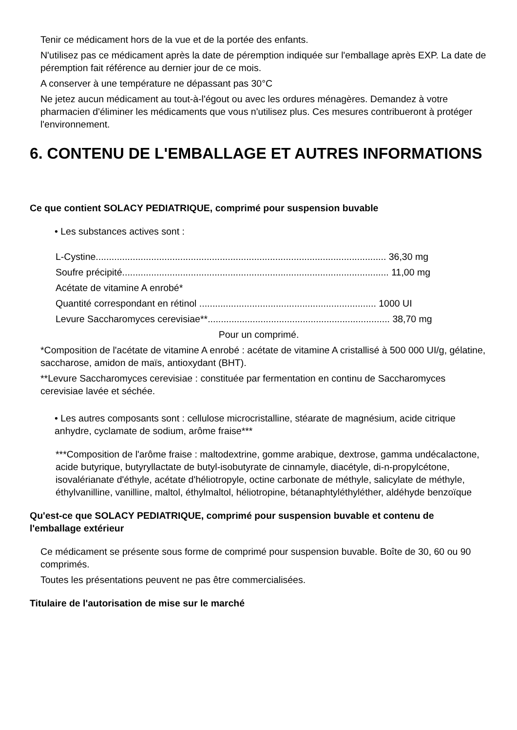Tenir ce médicament hors de la vue et de la portée des enfants.
N'utilisez pas ce médicament après la date de péremption indiquée sur l'emballage après EXP. La date de péremption fait référence au dernier jour de ce mois.
A conserver à une température ne dépassant pas 30°C
Ne jetez aucun médicament au tout-à-l'égout ou avec les ordures ménagères. Demandez à votre pharmacien d'éliminer les médicaments que vous n'utilisez plus. Ces mesures contribueront à protéger l'environnement.
6. CONTENU DE L'EMBALLAGE ET AUTRES INFORMATIONS
Ce que contient SOLACY PEDIATRIQUE, comprimé pour suspension buvable
• Les substances actives sont :
L-Cystine.............................................................................................................. 36,30 mg
Soufre précipité..................................................................................................... 11,00 mg
Acétate de vitamine A enrobé*
Quantité correspondant en rétinol ................................................................... 1000 UI
Levure Saccharomyces cerevisiae**..................................................................... 38,70 mg
Pour un comprimé.
*Composition de l'acétate de vitamine A enrobé : acétate de vitamine A cristallisé à 500 000 UI/g, gélatine, saccharose, amidon de maïs, antioxydant (BHT).
**Levure Saccharomyces cerevisiae : constituée par fermentation en continu de Saccharomyces cerevisiae lavée et séchée.
• Les autres composants sont : cellulose microcristalline, stéarate de magnésium, acide citrique anhydre, cyclamate de sodium, arôme fraise***
***Composition de l'arôme fraise : maltodextrine, gomme arabique, dextrose, gamma undécalactone, acide butyrique, butyryllactate de butyl-isobutyrate de cinnamyle, diacétyle, di-n-propylcétone, isovalérianate d'éthyle, acétate d'héliotropyle, octine carbonate de méthyle, salicylate de méthyle, éthylvanilline, vanilline, maltol, éthylmaltol, héliotropine, bétanaphtyléthyléther, aldéhyde benzoïque
Qu'est-ce que SOLACY PEDIATRIQUE, comprimé pour suspension buvable et contenu de l'emballage extérieur
Ce médicament se présente sous forme de comprimé pour suspension buvable. Boîte de 30, 60 ou 90 comprimés.
Toutes les présentations peuvent ne pas être commercialisées.
Titulaire de l'autorisation de mise sur le marché